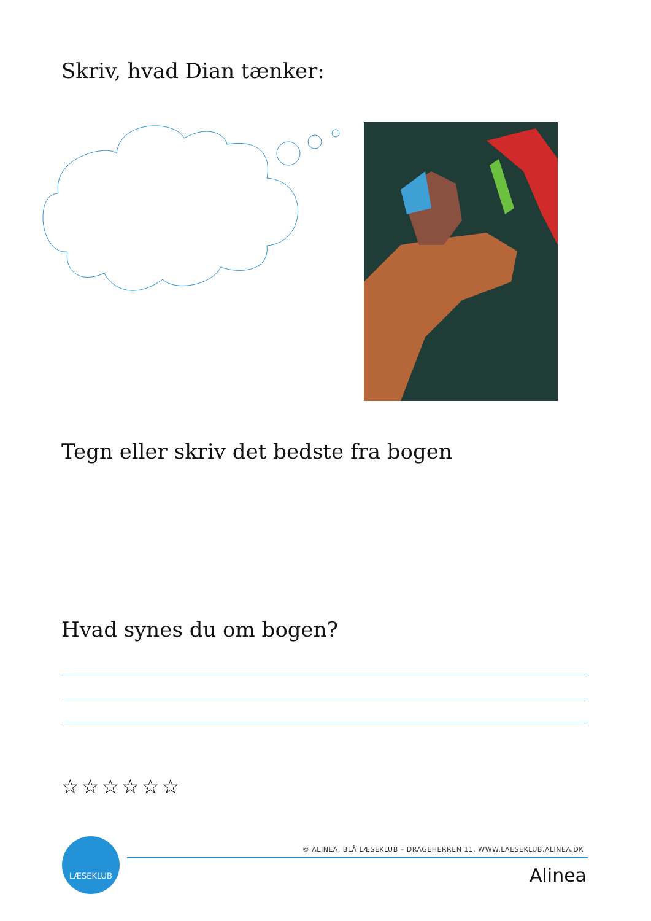Skriv, hvad Dian tænker:
Tegn eller skriv det bedste fra bogen
Hvad synes du om bogen?
☆☆☆☆☆☆
LÆSEKLUB
© ALINEA, BLÅ LÆSEKLUB – DRAGEHERREN 11, WWW.LAESEKLUB.ALINEA.DK
Alinea